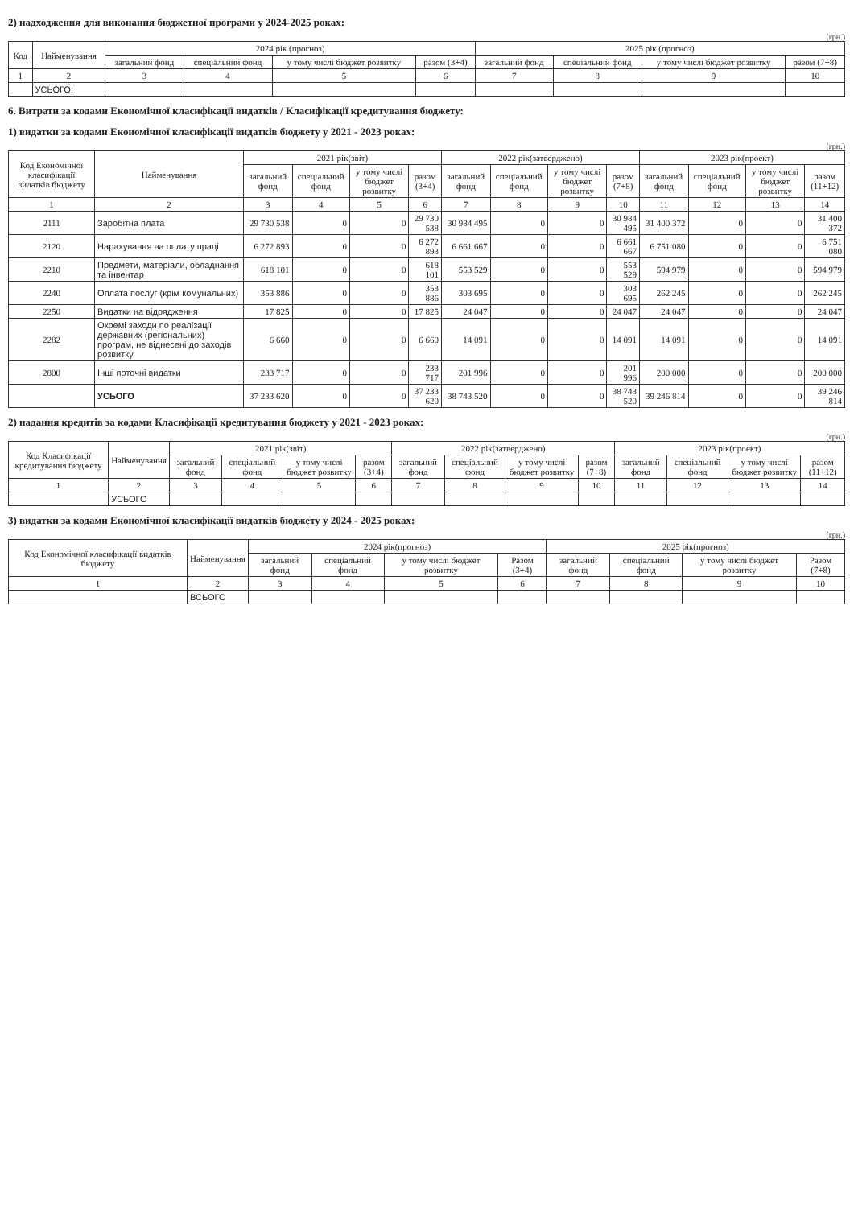2) надходження для виконання бюджетної програми у 2024-2025 роках:
(грн.)
| Код | Найменування | 2024 рік (прогноз) | | | | 2025 рік (прогноз) | | | |
| --- | --- | --- | --- | --- | --- | --- | --- | --- | --- |
| | | загальний фонд | спеціальний фонд | у тому числі бюджет розвитку | разом (3+4) | загальний фонд | спеціальний фонд | у тому числі бюджет розвитку | разом (7+8) |
| 1 | 2 | 3 | 4 | 5 | 6 | 7 | 8 | 9 | 10 |
| | УСЬОГО: | | | | | | | | |
6. Витрати за кодами Економічної класифікації видатків / Класифікації кредитування бюджету:
1) видатки за кодами Економічної класифікації видатків бюджету у 2021 - 2023 роках:
(грн.)
| Код Економічної класифікації видатків бюджету | Найменування | 2021 рік(звіт) | | | | 2022 рік(затверджено) | | | | 2023 рік(проект) | | | |
| --- | --- | --- | --- | --- | --- | --- | --- | --- | --- | --- | --- | --- | --- |
| | | загальний фонд | спеціальний фонд | у тому числі бюджет розвитку | разом (3+4) | загальний фонд | спеціальний фонд | у тому числі бюджет розвитку | разом (7+8) | загальний фонд | спеціальний фонд | у тому числі бюджет розвитку | разом (11+12) |
| 1 | 2 | 3 | 4 | 5 | 6 | 7 | 8 | 9 | 10 | 11 | 12 | 13 | 14 |
| 2111 | Заробітна плата | 29 730 538 | 0 | 0 | 29 730 538 | 30 984 495 | 0 | 0 | 30 984 495 | 31 400 372 | 0 | 0 | 31 400 372 |
| 2120 | Нарахування на оплату праці | 6 272 893 | 0 | 0 | 6 272 893 | 6 661 667 | 0 | 0 | 6 661 667 | 6 751 080 | 0 | 0 | 6 751 080 |
| 2210 | Предмети, матеріали, обладнання та інвентар | 618 101 | 0 | 0 | 618 101 | 553 529 | 0 | 0 | 553 529 | 594 979 | 0 | 0 | 594 979 |
| 2240 | Оплата послуг (крім комунальних) | 353 886 | 0 | 0 | 353 886 | 303 695 | 0 | 0 | 303 695 | 262 245 | 0 | 0 | 262 245 |
| 2250 | Видатки на відрядження | 17 825 | 0 | 0 | 17 825 | 24 047 | 0 | 0 | 24 047 | 24 047 | 0 | 0 | 24 047 |
| 2282 | Окремі заходи по реалізації державних (регіональних) програм, не віднесені до заходів розвитку | 6 660 | 0 | 0 | 6 660 | 14 091 | 0 | 0 | 14 091 | 14 091 | 0 | 0 | 14 091 |
| 2800 | Інші поточні видатки | 233 717 | 0 | 0 | 233 717 | 201 996 | 0 | 0 | 201 996 | 200 000 | 0 | 0 | 200 000 |
| | УСЬОГО | 37 233 620 | 0 | 0 | 37 233 620 | 38 743 520 | 0 | 0 | 38 743 520 | 39 246 814 | 0 | 0 | 39 246 814 |
2) надання кредитів за кодами Класифікації кредитування бюджету у 2021 - 2023 роках:
(грн.)
| Код Класифікації кредитування бюджету | Найменування | 2021 рік(звіт) | | | | 2022 рік(затверджено) | | | | 2023 рік(проект) | | | |
| --- | --- | --- | --- | --- | --- | --- | --- | --- | --- | --- | --- | --- | --- |
| | | загальний фонд | спеціальний фонд | у тому числі бюджет розвитку | разом (3+4) | загальний фонд | спеціальний фонд | у тому числі бюджет розвитку | разом (7+8) | загальний фонд | спеціальний фонд | у тому числі бюджет розвитку | разом (11+12) |
| 1 | 2 | 3 | 4 | 5 | 6 | 7 | 8 | 9 | 10 | 11 | 12 | 13 | 14 |
| | УСЬОГО | | | | | | | | | | | | |
3) видатки за кодами Економічної класифікації видатків бюджету у 2024 - 2025 роках:
(грн.)
| Код Економічної класифікації видатків бюджету | Найменування | 2024 рік(прогноз) | | | | 2025 рік(прогноз) | | | |
| --- | --- | --- | --- | --- | --- | --- | --- | --- | --- |
| | | загальний фонд | спеціальний фонд | у тому числі бюджет розвитку | Разом (3+4) | загальний фонд | спеціальний фонд | у тому числі бюджет розвитку | Разом (7+8) |
| 1 | 2 | 3 | 4 | 5 | 6 | 7 | 8 | 9 | 10 |
| | ВСЬОГО | | | | | | | | |